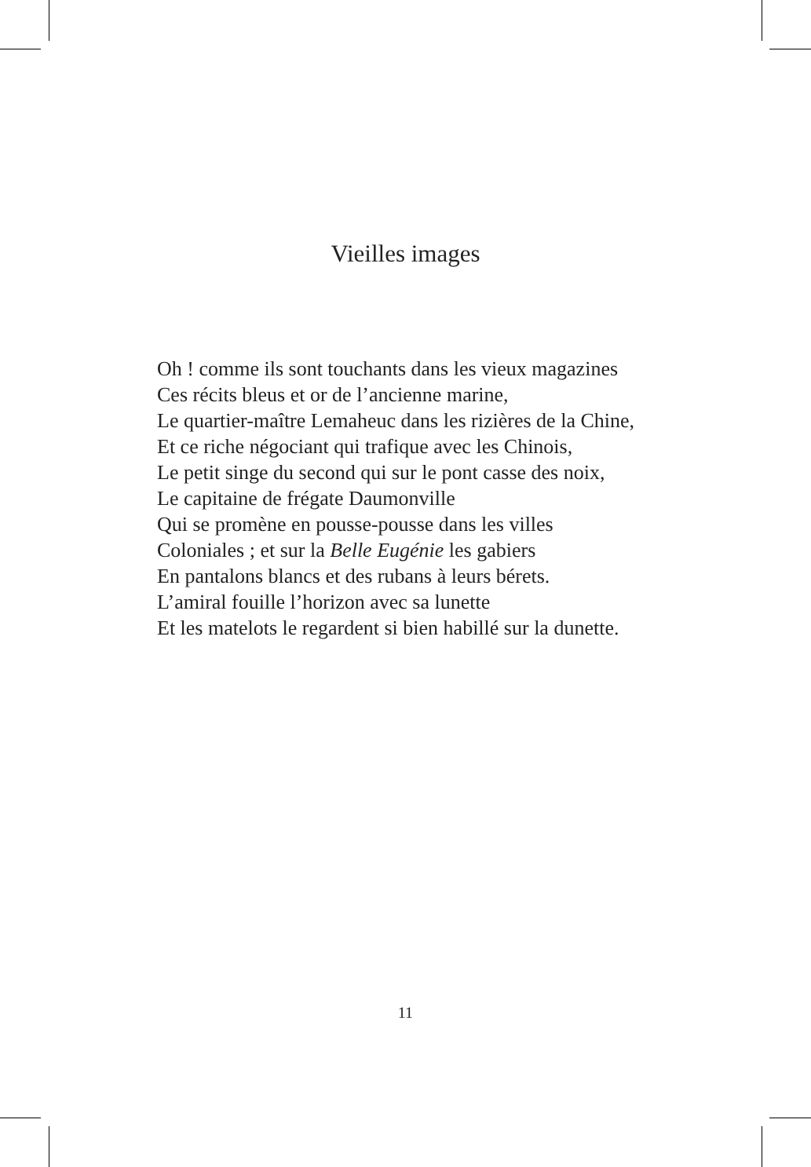Vieilles images
Oh ! comme ils sont touchants dans les vieux magazines
Ces récits bleus et or de l’ancienne marine,
Le quartier-maître Lemaheuc dans les rizières de la Chine,
Et ce riche négociant qui trafique avec les Chinois,
Le petit singe du second qui sur le pont casse des noix,
Le capitaine de frégate Daumonville
Qui se promène en pousse-pousse dans les villes
Coloniales ; et sur la Belle Eugénie les gabiers
En pantalons blancs et des rubans à leurs bérets.
L’amiral fouille l’horizon avec sa lunette
Et les matelots le regardent si bien habillé sur la dunette.
11